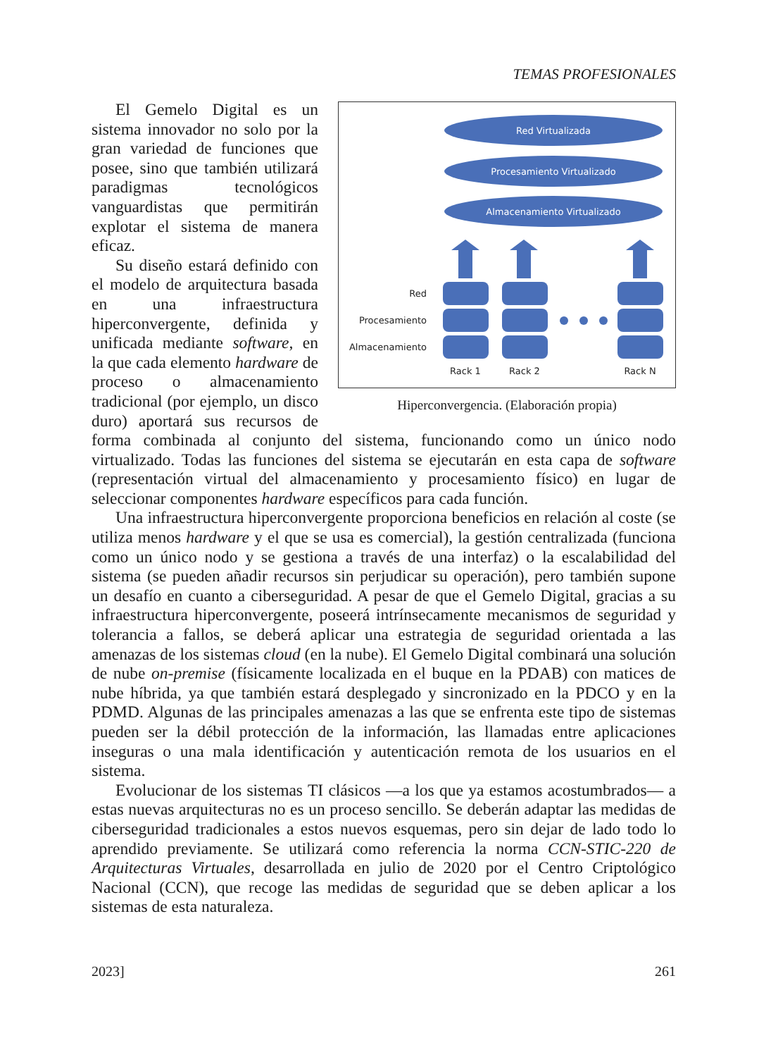TEMAS PROFESIONALES
Red Virtualizada
Procesamiento Virtualizado
Almacenamiento Virtualizado
Red
Procesamiento
Almacenamiento
Rack 1
Rack 2
Rack N
Hiperconvergencia. (Elaboración propia)
El Gemelo Digital es un sistema innovador no solo por la gran variedad de funciones que posee, sino que también utilizará paradigmas tecnológicos vanguardistas que permitirán explotar el sistema de manera eficaz.
Su diseño estará definido con el modelo de arquitectura basada en una infraestructura hiperconvergente, definida y unificada mediante software, en la que cada elemento hardware de proceso o almacenamiento tradicional (por ejemplo, un disco duro) aportará sus recursos de forma combinada al conjunto del sistema, funcionando como un único nodo virtualizado. Todas las funciones del sistema se ejecutarán en esta capa de software (representación virtual del almacenamiento y procesamiento físico) en lugar de seleccionar componentes hardware específicos para cada función.
Una infraestructura hiperconvergente proporciona beneficios en relación al coste (se utiliza menos hardware y el que se usa es comercial), la gestión centralizada (funciona como un único nodo y se gestiona a través de una interfaz) o la escalabilidad del sistema (se pueden añadir recursos sin perjudicar su operación), pero también supone un desafío en cuanto a ciberseguridad. A pesar de que el Gemelo Digital, gracias a su infraestructura hiperconvergente, poseerá intrínsecamente mecanismos de seguridad y tolerancia a fallos, se deberá aplicar una estrategia de seguridad orientada a las amenazas de los sistemas cloud (en la nube). El Gemelo Digital combinará una solución de nube on-premise (físicamente localizada en el buque en la PDAB) con matices de nube híbrida, ya que también estará desplegado y sincronizado en la PDCO y en la PDMD. Algunas de las principales amenazas a las que se enfrenta este tipo de sistemas pueden ser la débil protección de la información, las llamadas entre aplicaciones inseguras o una mala identificación y autenticación remota de los usuarios en el sistema.
Evolucionar de los sistemas TI clásicos —a los que ya estamos acostumbrados— a estas nuevas arquitecturas no es un proceso sencillo. Se deberán adaptar las medidas de ciberseguridad tradicionales a estos nuevos esquemas, pero sin dejar de lado todo lo aprendido previamente. Se utilizará como referencia la norma CCN-STIC-220 de Arquitecturas Virtuales, desarrollada en julio de 2020 por el Centro Criptológico Nacional (CCN), que recoge las medidas de seguridad que se deben aplicar a los sistemas de esta naturaleza.
2023] 261